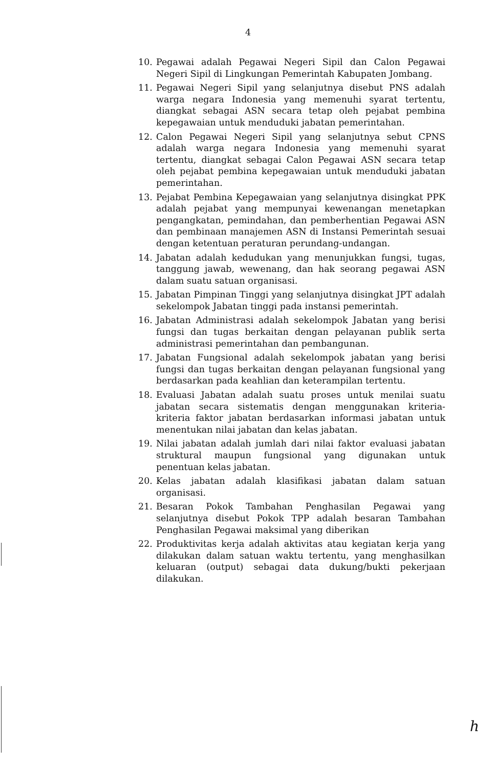4
10. Pegawai adalah Pegawai Negeri Sipil dan Calon Pegawai Negeri Sipil di Lingkungan Pemerintah Kabupaten Jombang.
11. Pegawai Negeri Sipil yang selanjutnya disebut PNS adalah warga negara Indonesia yang memenuhi syarat tertentu, diangkat sebagai ASN secara tetap oleh pejabat pembina kepegawaian untuk menduduki jabatan pemerintahan.
12. Calon Pegawai Negeri Sipil yang selanjutnya sebut CPNS adalah warga negara Indonesia yang memenuhi syarat tertentu, diangkat sebagai Calon Pegawai ASN secara tetap oleh pejabat pembina kepegawaian untuk menduduki jabatan pemerintahan.
13. Pejabat Pembina Kepegawaian yang selanjutnya disingkat PPK adalah pejabat yang mempunyai kewenangan menetapkan pengangkatan, pemindahan, dan pemberhentian Pegawai ASN dan pembinaan manajemen ASN di Instansi Pemerintah sesuai dengan ketentuan peraturan perundang-undangan.
14. Jabatan adalah kedudukan yang menunjukkan fungsi, tugas, tanggung jawab, wewenang, dan hak seorang pegawai ASN dalam suatu satuan organisasi.
15. Jabatan Pimpinan Tinggi yang selanjutnya disingkat JPT adalah sekelompok Jabatan tinggi pada instansi pemerintah.
16. Jabatan Administrasi adalah sekelompok Jabatan yang berisi fungsi dan tugas berkaitan dengan pelayanan publik serta administrasi pemerintahan dan pembangunan.
17. Jabatan Fungsional adalah sekelompok jabatan yang berisi fungsi dan tugas berkaitan dengan pelayanan fungsional yang berdasarkan pada keahlian dan keterampilan tertentu.
18. Evaluasi Jabatan adalah suatu proses untuk menilai suatu jabatan secara sistematis dengan menggunakan kriteria-kriteria faktor jabatan berdasarkan informasi jabatan untuk menentukan nilai jabatan dan kelas jabatan.
19. Nilai jabatan adalah jumlah dari nilai faktor evaluasi jabatan struktural maupun fungsional yang digunakan untuk penentuan kelas jabatan.
20. Kelas jabatan adalah klasifikasi jabatan dalam satuan organisasi.
21. Besaran Pokok Tambahan Penghasilan Pegawai yang selanjutnya disebut Pokok TPP adalah besaran Tambahan Penghasilan Pegawai maksimal yang diberikan
22. Produktivitas kerja adalah aktivitas atau kegiatan kerja yang dilakukan dalam satuan waktu tertentu, yang menghasilkan keluaran (output) sebagai data dukung/bukti pekerjaan dilakukan.
ℎ